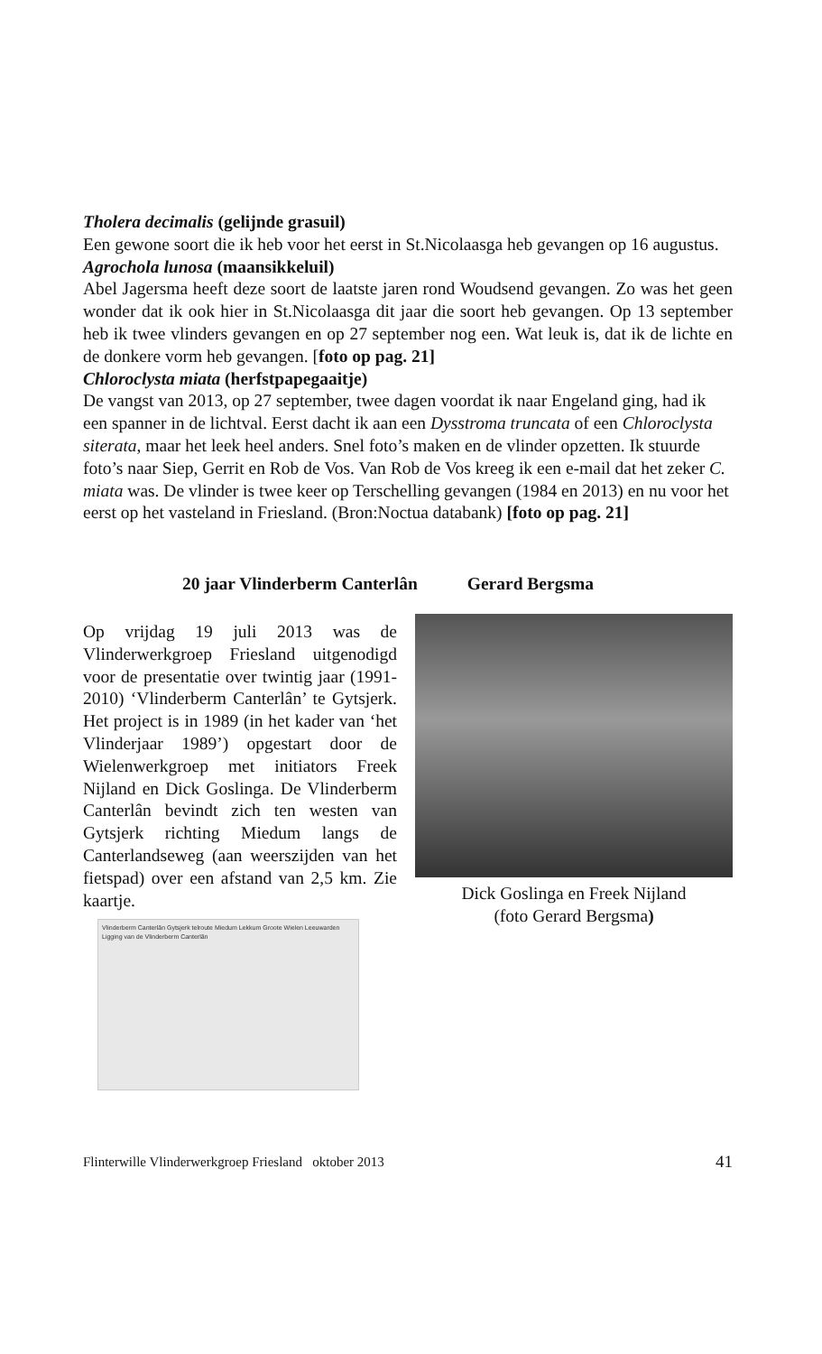Tholera decimalis (gelijnde grasuil)
Een gewone soort die ik heb voor het eerst in St.Nicolaasga heb gevangen op 16 augustus.
Agrochola lunosa (maansikkeluil)
Abel Jagersma heeft deze soort de laatste jaren rond Woudsend gevangen. Zo was het geen wonder dat ik ook hier in St.Nicolaasga dit jaar die soort heb gevangen. Op 13 september heb ik twee vlinders gevangen en op 27 september nog een. Wat leuk is, dat ik de lichte en de donkere vorm heb gevangen. [foto op pag. 21]
Chloroclysta miata (herfstpapegaaitje)
De vangst van 2013, op 27 september, twee dagen voordat ik naar Engeland ging, had ik een spanner in de lichtval. Eerst dacht ik aan een Dysstroma truncata of een Chloroclysta siterata, maar het leek heel anders. Snel foto’s maken en de vlinder opzetten. Ik stuurde foto’s naar Siep, Gerrit en Rob de Vos. Van Rob de Vos kreeg ik een e-mail dat het zeker C. miata was. De vlinder is twee keer op Terschelling gevangen (1984 en 2013) en nu voor het eerst op het vasteland in Friesland. (Bron:Noctua databank) [foto op pag. 21]
20 jaar Vlinderberm Canterlân Gerard Bergsma
Op vrijdag 19 juli 2013 was de Vlinderwerkgroep Friesland uitgenodigd voor de presentatie over twintig jaar (1991-2010) ‘Vlinderberm Canterlân’ te Gytsjerk. Het project is in 1989 (in het kader van ‘het Vlinderjaar 1989’) opgestart door de Wielenwerkgroep met initiators Freek Nijland en Dick Goslinga. De Vlinderberm Canterlân bevindt zich ten westen van Gytsjerk richting Miedum langs de Canterlandseweg (aan weerszijden van het fietspad) over een afstand van 2,5 km. Zie kaartje.
Vlinderberm Canterlân Gytsjerk telroute Miedum Lekkum Groote Wielen Leeuwarden
Ligging van de Vlinderberm Canterlân
Dick Goslinga en Freek Nijland
(foto Gerard Bergsma)
Flinterwille Vlinderwerkgroep Friesland oktober 2013 41